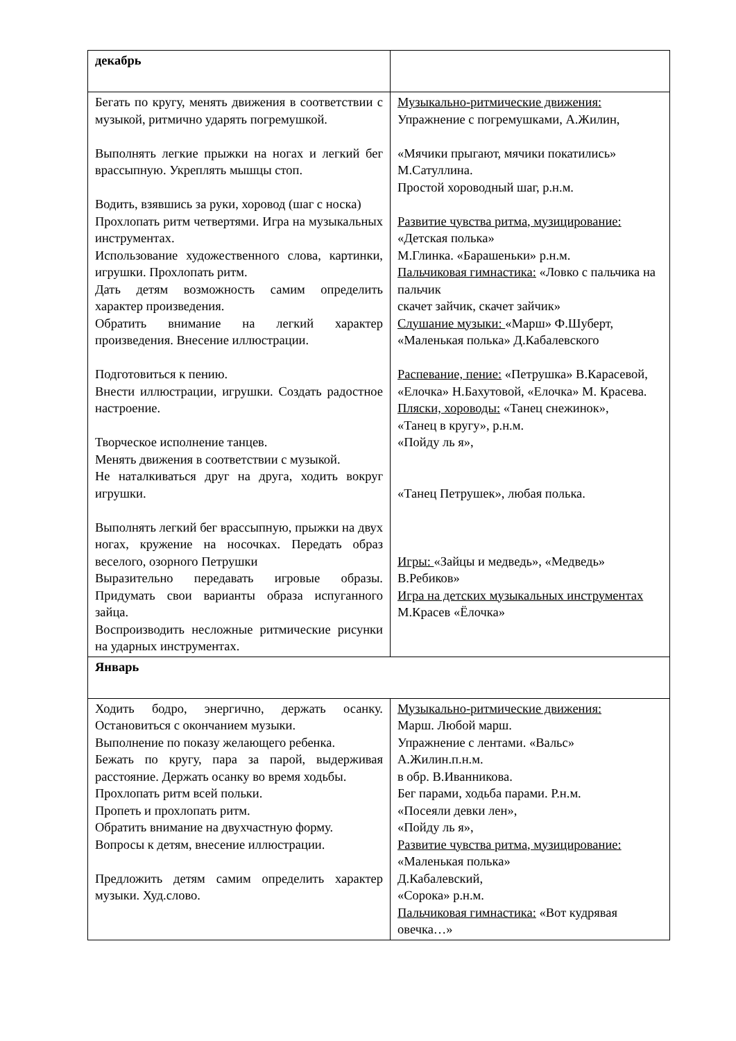| декабрь | |
| Бегать по кругу, менять движения в соответствии с музыкой, ритмично ударять погремушкой. Выполнять легкие прыжки на ногах и легкий бег врассыпную. Укреплять мышцы стоп. Водить, взявшись за руки, хоровод (шаг с носка) Прохлопать ритм четвертями. Игра на музыкальных инструментах. Использование художественного слова, картинки, игрушки. Прохлопать ритм. Дать детям возможность самим определить характер произведения. Обратить внимание на легкий характер произведения. Внесение иллюстрации. Подготовиться к пению. Внести иллюстрации, игрушки. Создать радостное настроение. Творческое исполнение танцев. Менять движения в соответствии с музыкой. Не наталкиваться друг на друга, ходить вокруг игрушки. Выполнять легкий бег врассыпную, прыжки на двух ногах, кружение на носочках. Передать образ веселого, озорного Петрушки Выразительно передавать игровые образы. Придумать свои варианты образа испуганного зайца. Воспроизводить несложные ритмические рисунки на ударных инструментах. | Музыкально-ритмические движения: Упражнение с погремушками, А.Жилин, «Мячики прыгают, мячики покатились» М.Сатуллина. Простой хороводный шаг, р.н.м. Развитие чувства ритма, музицирование: «Детская полька» М.Глинка. «Барашеньки» р.н.м. Пальчиковая гимнастика: «Ловко с пальчика на пальчик скачет зайчик, скачет зайчик» Слушание музыки: «Марш» Ф.Шуберт, «Маленькая полька» Д.Кабалевского Распевание, пение: «Петрушка» В.Карасевой, «Елочка» Н.Бахутовой, «Елочка» М. Красева. Пляски, хороводы: «Танец снежинок», «Танец в кругу», р.н.м. «Пойду ль я», «Танец Петрушек», любая полька. Игры: «Зайцы и медведь», «Медведь» В.Ребиков» Игра на детских музыкальных инструментах М.Красев «Ёлочка» |
| Январь | |
| Ходить бодро, энергично, держать осанку. Остановиться с окончанием музыки. Выполнение по показу желающего ребенка. Бежать по кругу, пара за парой, выдерживая расстояние. Держать осанку во время ходьбы. Прохлопать ритм всей польки. Пропеть и прохлопать ритм. Обратить внимание на двухчастную форму. Вопросы к детям, внесение иллюстрации. Предложить детям самим определить характер музыки. Худ.слово. | Музыкально-ритмические движения: Марш. Любой марш. Упражнение с лентами. «Вальс» А.Жилин.п.н.м. в обр. В.Иванникова. Бег парами, ходьба парами. Р.н.м. «Посеяли девки лен», «Пойду ль я», Развитие чувства ритма, музицирование: «Маленькая полька» Д.Кабалевский, «Сорока» р.н.м. Пальчиковая гимнастика: «Вот кудрявая овечка…» |